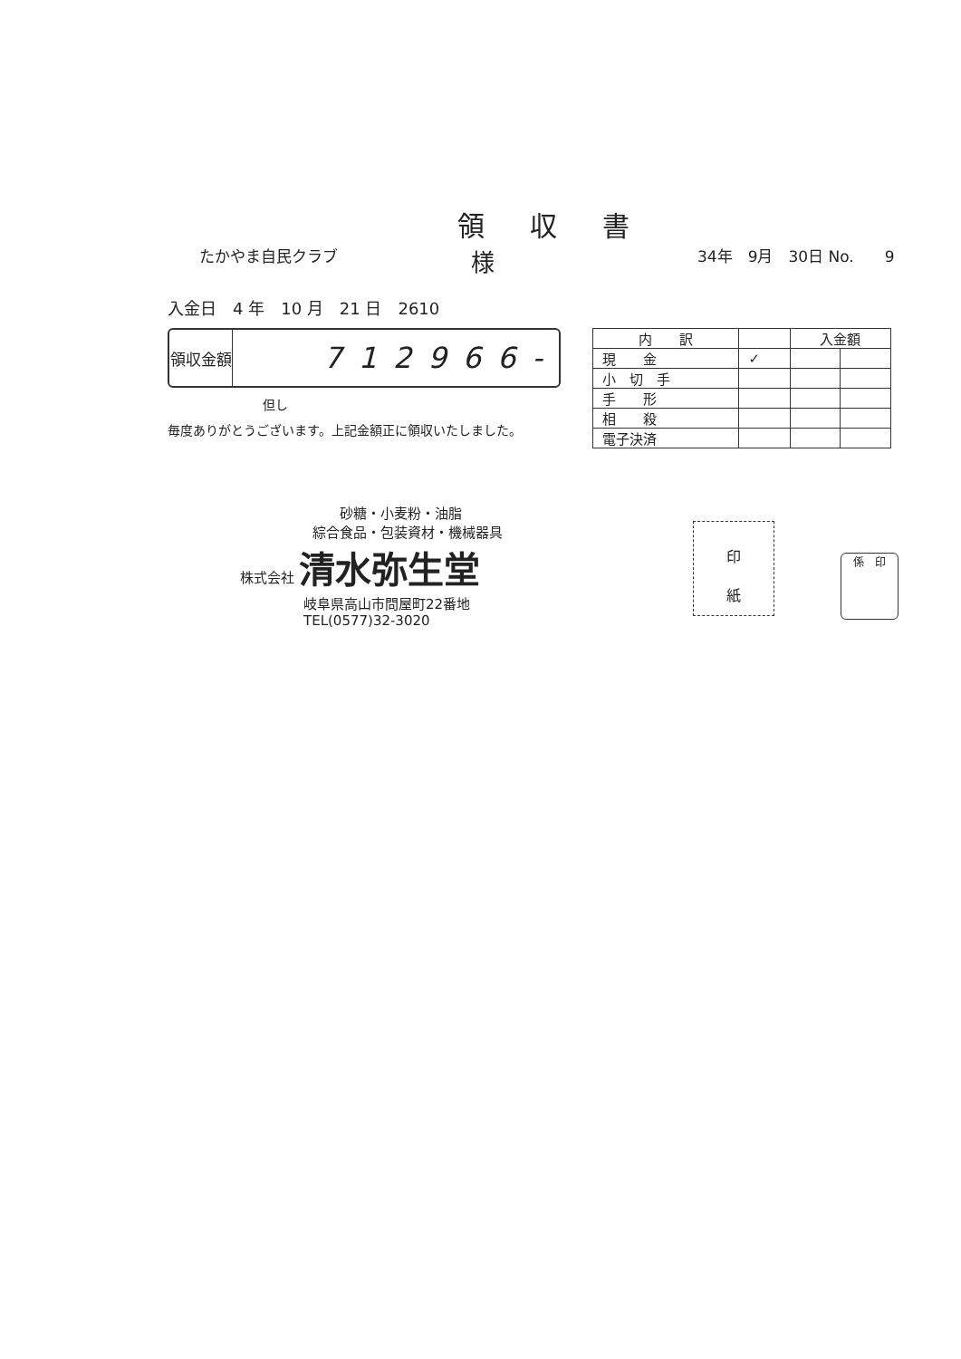領収書
たかやま自民クラブ
様
34年　9月　30日 No.　　9
入金日　4 年　10 月　21 日　2610
領収金額
712966-
但し
毎度ありがとうございます。上記金額正に領収いたしました。
| 内 訳 | | 入金額 | |
| --- | --- | --- | --- |
| 現 金 | ✓ | | |
| 小 切 手 | | | |
| 手 形 | | | |
| 相 殺 | | | |
| 電子決済 | | | |
砂糖・小麦粉・油脂
綜合食品・包装資材・機械器具
株式会社 清水弥生堂
岐阜県高山市問屋町22番地
TEL(0577)32-3020
印
紙
係　印